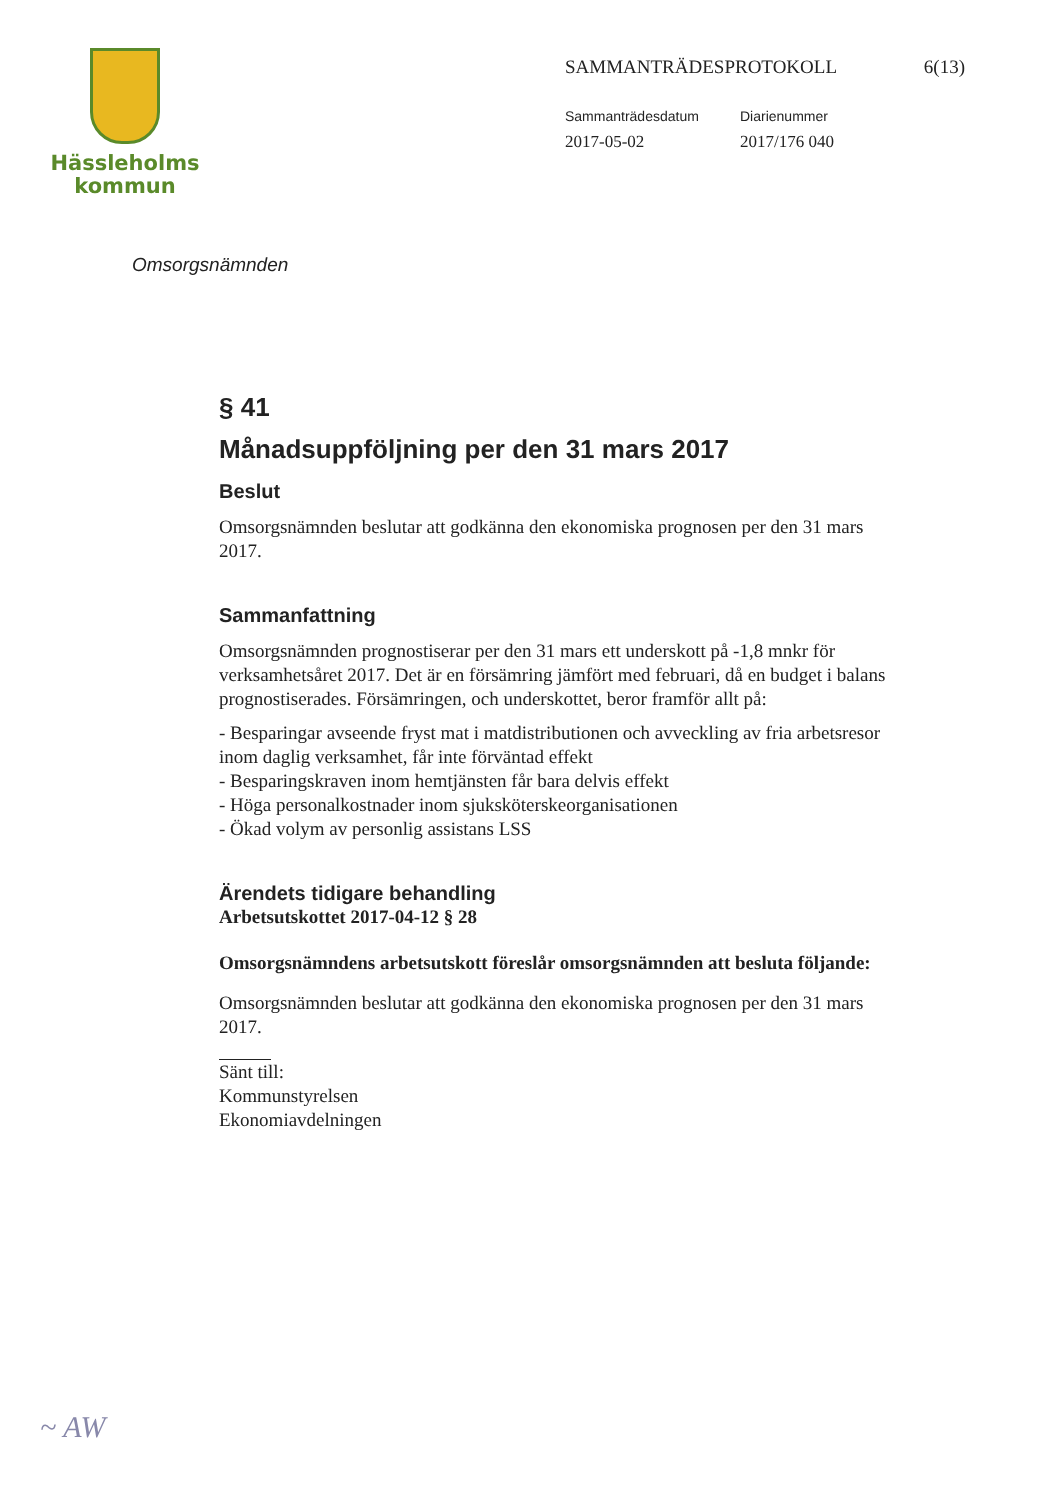Hässleholms
kommun
SAMMANTRÄDESPROTOKOLL 6(13)
Sammanträdesdatum
2017-05-02
Diarienummer
2017/176 040
Omsorgsnämnden
§ 41
Månadsuppföljning per den 31 mars 2017
Beslut
Omsorgsnämnden beslutar att godkänna den ekonomiska prognosen per den 31 mars 2017.
Sammanfattning
Omsorgsnämnden prognostiserar per den 31 mars ett underskott på -1,8 mnkr för verksamhetsåret 2017. Det är en försämring jämfört med februari, då en budget i balans prognostiserades. Försämringen, och underskottet, beror framför allt på:
- Besparingar avseende fryst mat i matdistributionen och avveckling av fria arbetsresor inom daglig verksamhet, får inte förväntad effekt
- Besparingskraven inom hemtjänsten får bara delvis effekt
- Höga personalkostnader inom sjuksköterskeorganisationen
- Ökad volym av personlig assistans LSS
Ärendets tidigare behandling
Arbetsutskottet 2017-04-12 § 28
Omsorgsnämndens arbetsutskott föreslår omsorgsnämnden att besluta följande:
Omsorgsnämnden beslutar att godkänna den ekonomiska prognosen per den 31 mars 2017.
Sänt till:
Kommunstyrelsen
Ekonomiavdelningen
~ AW